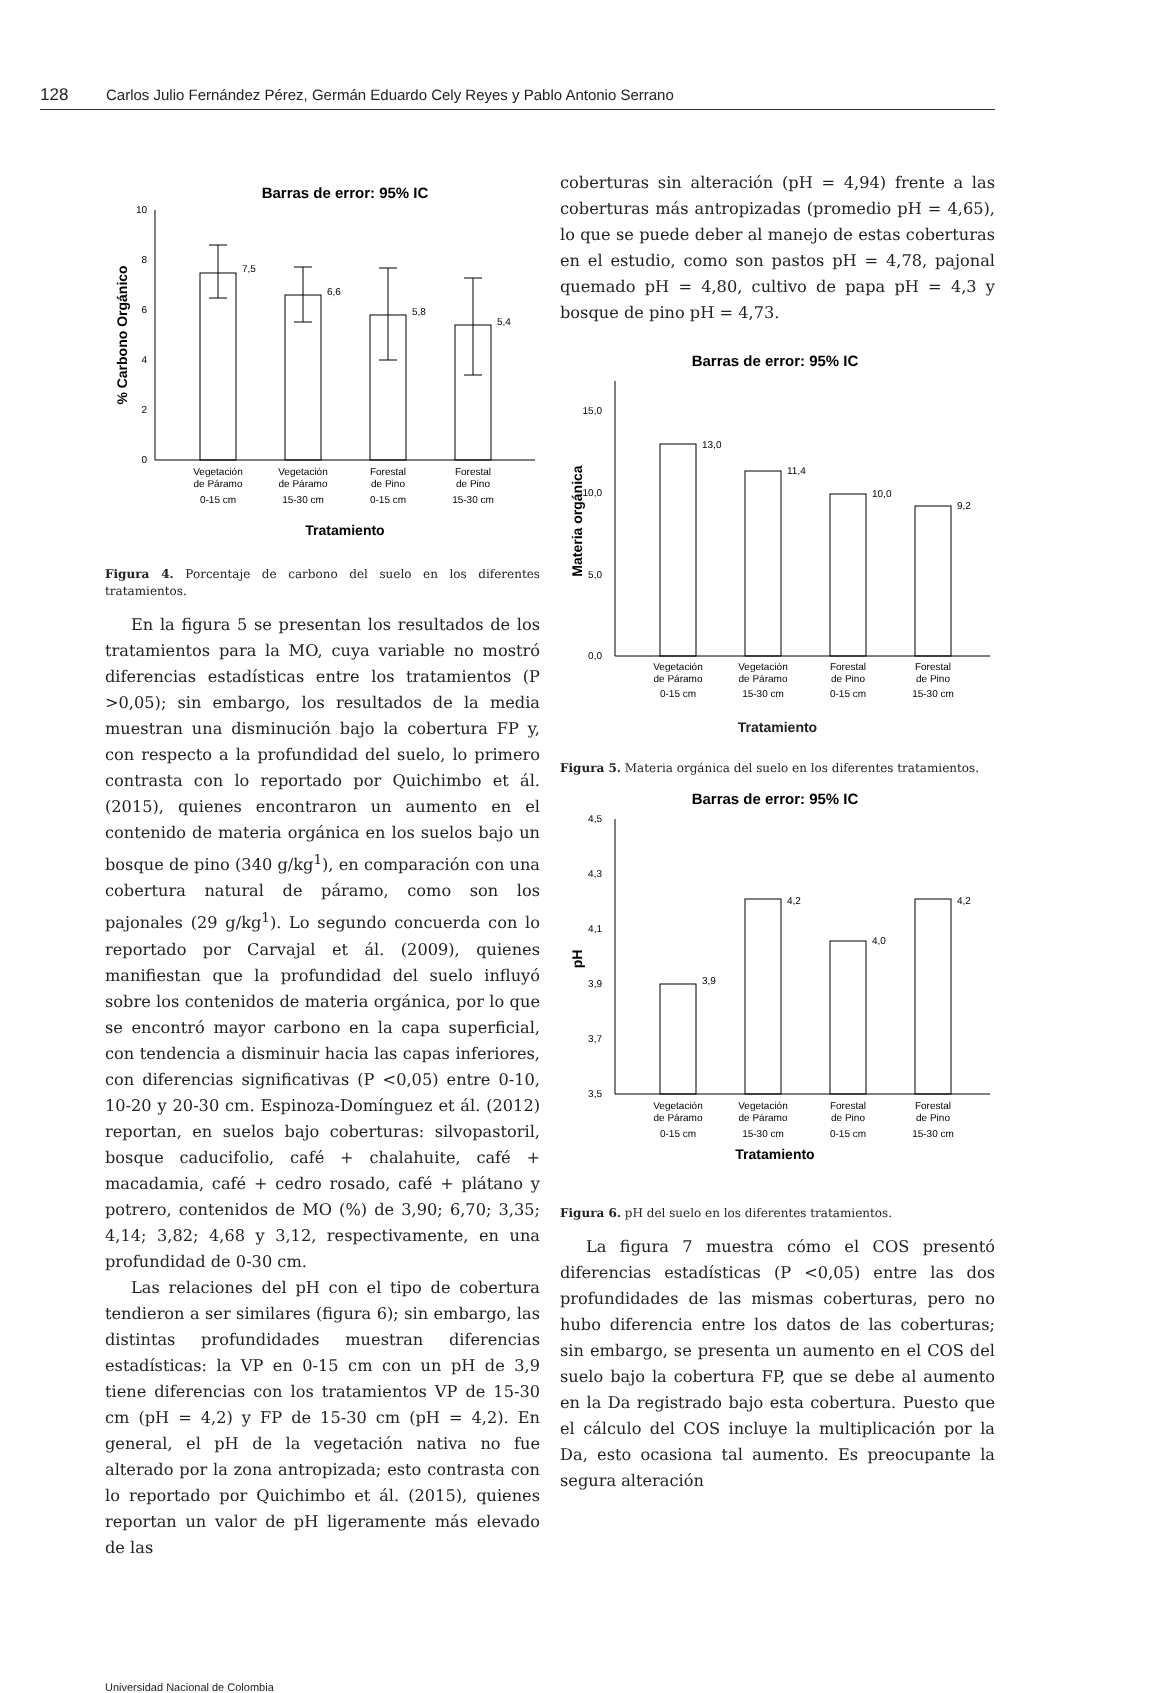128 Carlos Julio Fernández Pérez, Germán Eduardo Cely Reyes y Pablo Antonio Serrano
Barras de error: 95% IC
0
2
4
6
8
10
% Carbono Orgánico
7,5
6,6
5,8
5,4
Vegetación
de Páramo
0-15 cm
Vegetación
de Páramo
15-30 cm
Forestal
de Pino
0-15 cm
Forestal
de Pino
15-30 cm
Tratamiento
Figura 4. Porcentaje de carbono del suelo en los diferentes tratamientos.
En la figura 5 se presentan los resultados de los tratamientos para la MO, cuya variable no mostró diferencias estadísticas entre los tratamientos (P >0,05); sin embargo, los resultados de la media muestran una disminución bajo la cobertura FP y, con respecto a la profundidad del suelo, lo primero contrasta con lo reportado por Quichimbo et ál. (2015), quienes encontraron un aumento en el contenido de materia orgánica en los suelos bajo un bosque de pino (340 g/kg<sup>1</sup>), en comparación con una cobertura natural de páramo, como son los pajonales (29 g/kg<sup>1</sup>). Lo segundo concuerda con lo reportado por Carvajal et ál. (2009), quienes manifiestan que la profundidad del suelo influyó sobre los contenidos de materia orgánica, por lo que se encontró mayor carbono en la capa superficial, con tendencia a disminuir hacia las capas inferiores, con diferencias significativas (P <0,05) entre 0-10, 10-20 y 20-30 cm. Espinoza-Domínguez et ál. (2012) reportan, en suelos bajo coberturas: silvopastoril, bosque caducifolio, café + chalahuite, café + macadamia, café + cedro rosado, café + plátano y potrero, contenidos de MO (%) de 3,90; 6,70; 3,35; 4,14; 3,82; 4,68 y 3,12, respectivamente, en una profundidad de 0-30 cm.
Las relaciones del pH con el tipo de cobertura tendieron a ser similares (figura 6); sin embargo, las distintas profundidades muestran diferencias estadísticas: la VP en 0-15 cm con un pH de 3,9 tiene diferencias con los tratamientos VP de 15-30 cm (pH = 4,2) y FP de 15-30 cm (pH = 4,2). En general, el pH de la vegetación nativa no fue alterado por la zona antropizada; esto contrasta con lo reportado por Quichimbo et ál. (2015), quienes reportan un valor de pH ligeramente más elevado de las
coberturas sin alteración (pH = 4,94) frente a las coberturas más antropizadas (promedio pH = 4,65), lo que se puede deber al manejo de estas coberturas en el estudio, como son pastos pH = 4,78, pajonal quemado pH = 4,80, cultivo de papa pH = 4,3 y bosque de pino pH = 4,73.
Barras de error: 95% IC
0,0
5,0
10,0
15,0
Materia orgánica
13,0
11,4
10,0
9,2
Vegetación
de Páramo
0-15 cm
Vegetación
de Páramo
15-30 cm
Forestal
de Pino
0-15 cm
Forestal
de Pino
15-30 cm
Tratamiento
Figura 5. Materia orgánica del suelo en los diferentes tratamientos.
Barras de error: 95% IC
3,5
3,7
3,9
4,1
4,3
4,5
pH
3,9
4,2
4,0
4,2
Vegetación
de Páramo
0-15 cm
Vegetación
de Páramo
15-30 cm
Forestal
de Pino
0-15 cm
Forestal
de Pino
15-30 cm
Tratamiento
Figura 6. pH del suelo en los diferentes tratamientos.
La figura 7 muestra cómo el COS presentó diferencias estadísticas (P <0,05) entre las dos profundidades de las mismas coberturas, pero no hubo diferencia entre los datos de las coberturas; sin embargo, se presenta un aumento en el COS del suelo bajo la cobertura FP, que se debe al aumento en la Da registrado bajo esta cobertura. Puesto que el cálculo del COS incluye la multiplicación por la Da, esto ocasiona tal aumento. Es preocupante la segura alteración
Universidad Nacional de Colombia